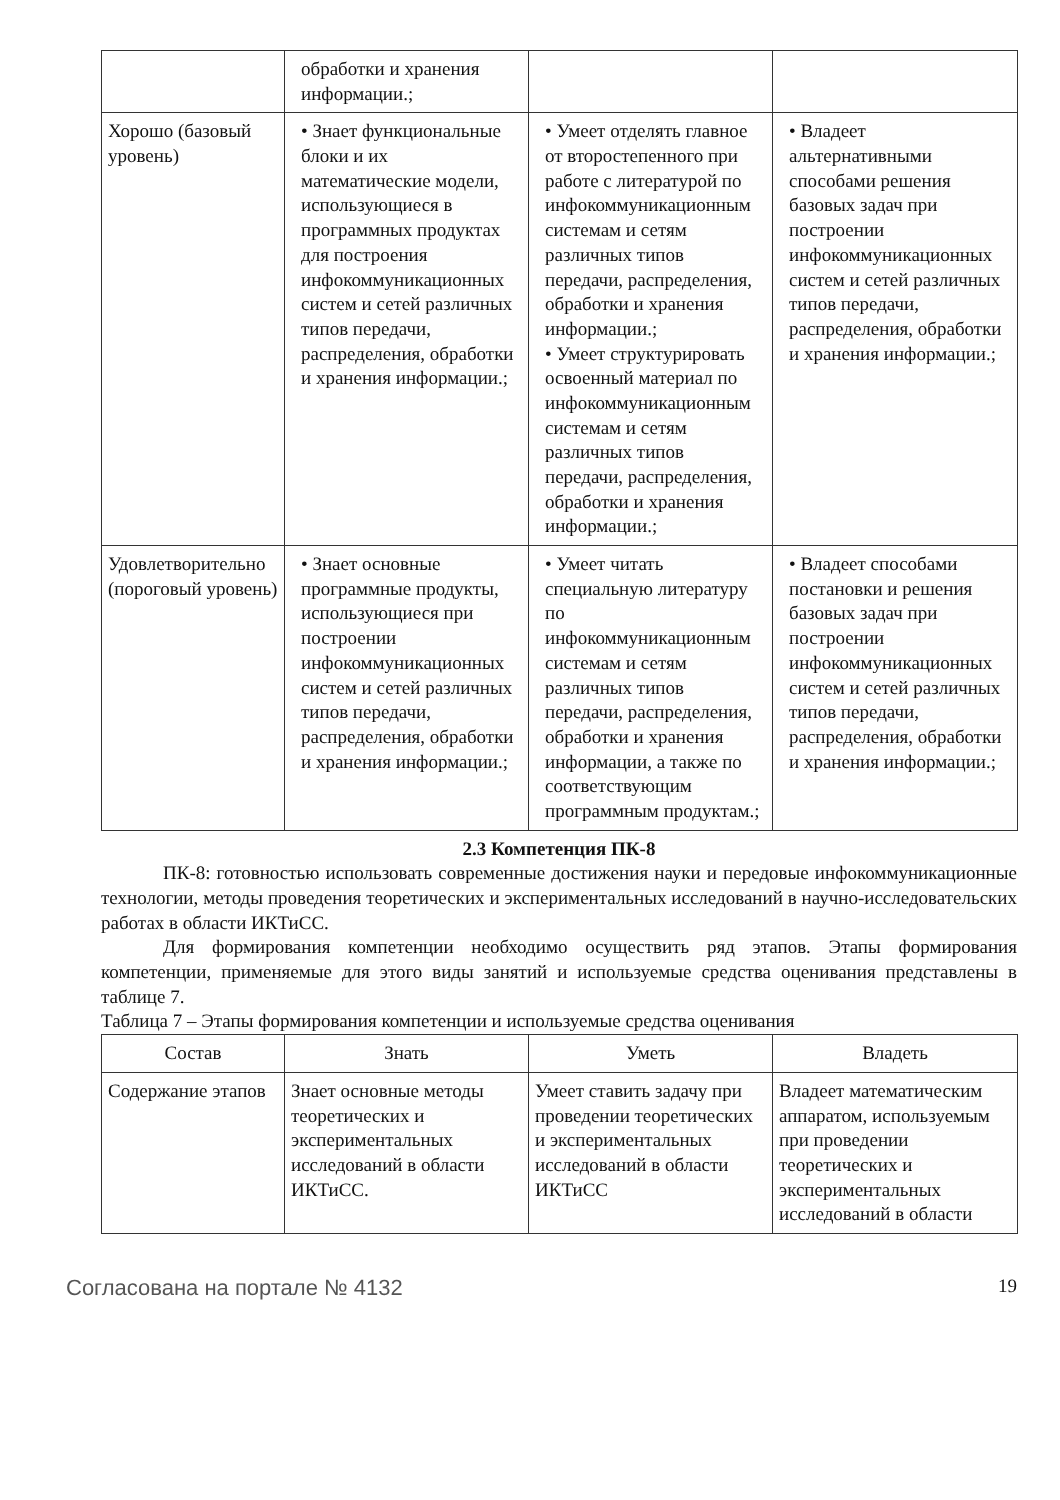| | обработки и хранения информации.; | | |
| Хорошо (базовый уровень) | • Знает функциональные блоки и их математические модели, использующиеся в программных продуктах для построения инфокоммуникационных систем и сетей различных типов передачи, распределения, обработки и хранения информации.; | • Умеет отделять главное от второстепенного при работе с литературой по инфокоммуникационным системам и сетям различных типов передачи, распределения, обработки и хранения информации.; • Умеет структурировать освоенный материал по инфокоммуникационным системам и сетям различных типов передачи, распределения, обработки и хранения информации.; | • Владеет альтернативными способами решения базовых задач при построении инфокоммуникационных систем и сетей различных типов передачи, распределения, обработки и хранения информации.; |
| Удовлетворительно (пороговый уровень) | • Знает основные программные продукты, использующиеся при построении инфокоммуникационных систем и сетей различных типов передачи, распределения, обработки и хранения информации.; | • Умеет читать специальную литературу по инфокоммуникационным системам и сетям различных типов передачи, распределения, обработки и хранения информации, а также по соответствующим программным продуктам.; | • Владеет способами постановки и решения базовых задач при построении инфокоммуникационных систем и сетей различных типов передачи, распределения, обработки и хранения информации.; |
2.3 Компетенция ПК-8
ПК-8: готовностью использовать современные достижения науки и передовые инфокоммуникационные технологии, методы проведения теоретических и экспериментальных исследований в научно-исследовательских работах в области ИКТиСС.
Для формирования компетенции необходимо осуществить ряд этапов. Этапы формирования компетенции, применяемые для этого виды занятий и используемые средства оценивания представлены в таблице 7.
Таблица 7 – Этапы формирования компетенции и используемые средства оценивания
| Состав | Знать | Уметь | Владеть |
| --- | --- | --- | --- |
| Содержание этапов | Знает основные методы теоретических и экспериментальных исследований в области ИКТиСС. | Умеет ставить задачу при проведении теоретических и экспериментальных исследований в области ИКТиСС | Владеет математическим аппаратом, используемым при проведении теоретических и экспериментальных исследований в области |
Согласована на портале № 4132 19